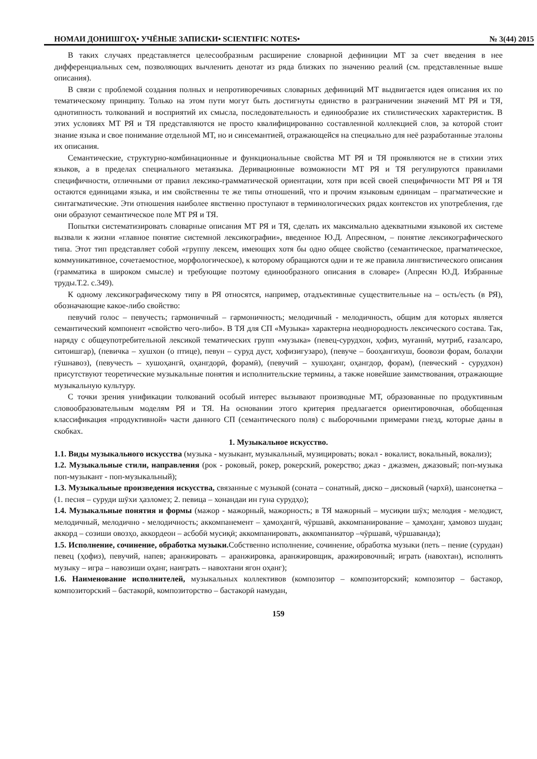НОМАИ ДОНИШГОҲ• УЧЁНЫЕ ЗАПИСКИ• SCIENTIFIC NOTES• № 3(44) 2015
В таких случаях представляется целесообразным расширение словарной дефиниции МТ за счет введения в нее дифференциальных сем, позволяющих вычленить денотат из ряда близких по значению реалий (см. представленные выше описания).
В связи с проблемой создания полных и непротиворечивых словарных дефиниций МТ выдвигается идея описания их по тематическому принципу. Только на этом пути могут быть достигнуты единство в разграничении значений МТ РЯ и ТЯ, однотипность толкований и восприятий их смысла, последовательность и единообразие их стилистических характеристик. В этих условиях МТ РЯ и ТЯ представляются не просто квалифицированно составленной коллекцией слов, за которой стоит знание языка и свое понимание отдельной МТ, но и синсемантией, отражающейся на специально для неё разработанные эталоны их описания.
Семантические, структурно-комбинационные и функциональные свойства МТ РЯ и ТЯ проявляются не в стихии этих языков, а в пределах специального метаязыка. Деривационные возможности МТ РЯ и ТЯ регулируются правилами специфичности, отличными от правил лексико-грамматической ориентации, хотя при всей своей специфичности МТ РЯ и ТЯ остаются единицами языка, и им свойственны те же типы отношений, что и прочим языковым единицам – прагматические и синтагматические. Эти отношения наиболее явственно проступают в терминологических рядах контекстов их употребления, где они образуют семантическое поле МТ РЯ и ТЯ.
Попытки систематизировать словарные описания МТ РЯ и ТЯ, сделать их максимально адекватными языковой их системе вызвали к жизни «главное понятие системной лексикографии», введенное Ю.Д. Апресяном, – понятие лексикографического типа. Этот тип представляет собой «группу лексем, имеющих хотя бы одно общее свойство (семантическое, прагматическое, коммуникативное, сочетаемостное, морфологическое), к которому обращаются одни и те же правила лингвистического описания (грамматика в широком смысле) и требующие поэтому единообразного описания в словаре» (Апресян Ю.Д. Избранные труды.Т.2. с.349).
К одному лексикографическому типу в РЯ относятся, например, отадъективные существительные на – ость/есть (в РЯ), обозначающие какое-либо свойство:
певучий голос – певучесть; гармоничный – гармоничность; мелодичный - мелодичность, общим для которых является семантический компонент «свойство чего-либо». В ТЯ для СП «Музыка» характерна неоднородность лексического состава. Так, наряду с общеупотребительной лексикой тематических групп «музыка» (певец-сурудхон, ҳофиз, муғаннӣ, мутриб, ғазалсаро, ситоишгар), (певичка – хушхон (о птице), певун – суруд дуст, ҳофизигузаро), (певуче – бооҳангихуш, боовози форам, болаҳни гӯшнавоз), (певучесть – хушоҳангӣ, оҳангдорӣ, форамӣ), (певучий – хушоҳанг, оҳангдор, форам), (певческий - сурудхон) присутствуют теоретические музыкальные понятия и исполнительские термины, а также новейшие заимствования, отражающие музыкальную культуру.
С точки зрения унификации толкований особый интерес вызывают производные МТ, образованные по продуктивным словообразовательным моделям РЯ и ТЯ. На основании этого критерия предлагается ориентировочная, обобщенная классификация «продуктивной» части данного СП (семантического поля) с выборочными примерами гнезд, которые даны в скобках.
1. Музыкальное искусство.
1.1. Виды музыкального искусства (музыка - музыкант, музыкальный, музицировать; вокал - вокалист, вокальный, вокализ);
1.2. Музыкальные стили, направления (рок - роковый, рокер, рокерский, рокерство; джаз - джазмен, джазовый; поп-музыка поп-музыкант - поп-музыкальный);
1.3. Музыкальные произведения искусства, связанные с музыкой (соната – сонатный, диско – дисковый (чархӣ), шансонетка – (1. песня – суруди шӯхи ҳазломез; 2. певица – хонандаи ин гуна сурудҳо);
1.4. Музыкальные понятия и формы (мажор - мажорный, мажорность; в ТЯ мажорный – мусиқии шӯх; мелодия - мелодист, мелодичный, мелодично - мелодичность; аккомпанемент – ҳамоҳангӣ, чӯршавӣ, аккомпанирование – ҳамоҳанг, ҳамовоз шудан; аккорд – созиши овозҳо, аккордеон – асбобӣ мусиқӣ; аккомпанировать, аккомпаниатор –чӯршавӣ, чӯршаванда);
1.5. Исполнение, сочинение, обработка музыки. Собственно исполнение, сочинение, обработка музыки (петь – пение (сурудан) певец (ҳофиз), певучий, напев; аранжировать – аранжировка, аранжировщик, аражировочный; играть (навохтан), исполнять музыку – игра – навозиши оҳанг, наиграть – навохтани ягон оҳанг);
1.6. Наименование исполнителей, музыкальных коллективов (композитор – композиторский; композитор – бастакор, композиторский – бастакорӣ, композиторство – бастакорӣ намудан,
159